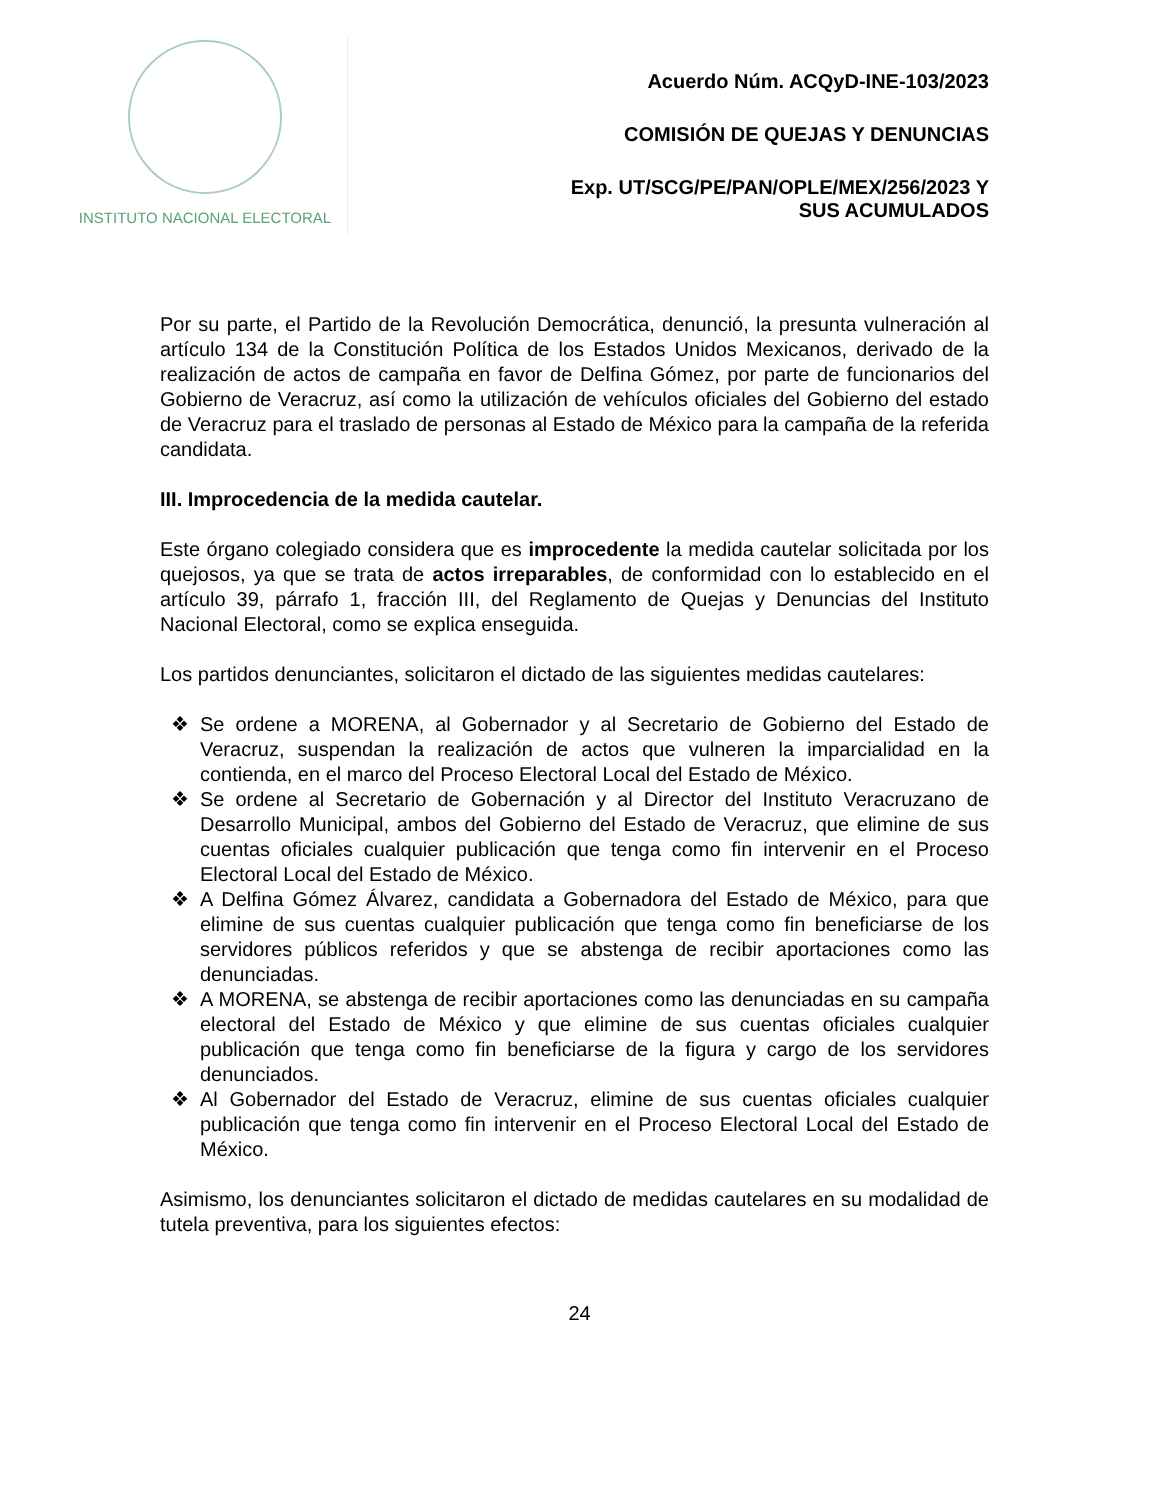INSTITUTO NACIONAL ELECTORAL
Acuerdo Núm. ACQyD-INE-103/2023
COMISIÓN DE QUEJAS Y DENUNCIAS
Exp. UT/SCG/PE/PAN/OPLE/MEX/256/2023 Y
SUS ACUMULADOS
Por su parte, el Partido de la Revolución Democrática, denunció, la presunta vulneración al artículo 134 de la Constitución Política de los Estados Unidos Mexicanos, derivado de la realización de actos de campaña en favor de Delfina Gómez, por parte de funcionarios del Gobierno de Veracruz, así como la utilización de vehículos oficiales del Gobierno del estado de Veracruz para el traslado de personas al Estado de México para la campaña de la referida candidata.
III. Improcedencia de la medida cautelar.
Este órgano colegiado considera que es improcedente la medida cautelar solicitada por los quejosos, ya que se trata de actos irreparables, de conformidad con lo establecido en el artículo 39, párrafo 1, fracción III, del Reglamento de Quejas y Denuncias del Instituto Nacional Electoral, como se explica enseguida.
Los partidos denunciantes, solicitaron el dictado de las siguientes medidas cautelares:
❖ Se ordene a MORENA, al Gobernador y al Secretario de Gobierno del Estado de Veracruz, suspendan la realización de actos que vulneren la imparcialidad en la contienda, en el marco del Proceso Electoral Local del Estado de México.
❖ Se ordene al Secretario de Gobernación y al Director del Instituto Veracruzano de Desarrollo Municipal, ambos del Gobierno del Estado de Veracruz, que elimine de sus cuentas oficiales cualquier publicación que tenga como fin intervenir en el Proceso Electoral Local del Estado de México.
❖ A Delfina Gómez Álvarez, candidata a Gobernadora del Estado de México, para que elimine de sus cuentas cualquier publicación que tenga como fin beneficiarse de los servidores públicos referidos y que se abstenga de recibir aportaciones como las denunciadas.
❖ A MORENA, se abstenga de recibir aportaciones como las denunciadas en su campaña electoral del Estado de México y que elimine de sus cuentas oficiales cualquier publicación que tenga como fin beneficiarse de la figura y cargo de los servidores denunciados.
❖ Al Gobernador del Estado de Veracruz, elimine de sus cuentas oficiales cualquier publicación que tenga como fin intervenir en el Proceso Electoral Local del Estado de México.
Asimismo, los denunciantes solicitaron el dictado de medidas cautelares en su modalidad de tutela preventiva, para los siguientes efectos:
24